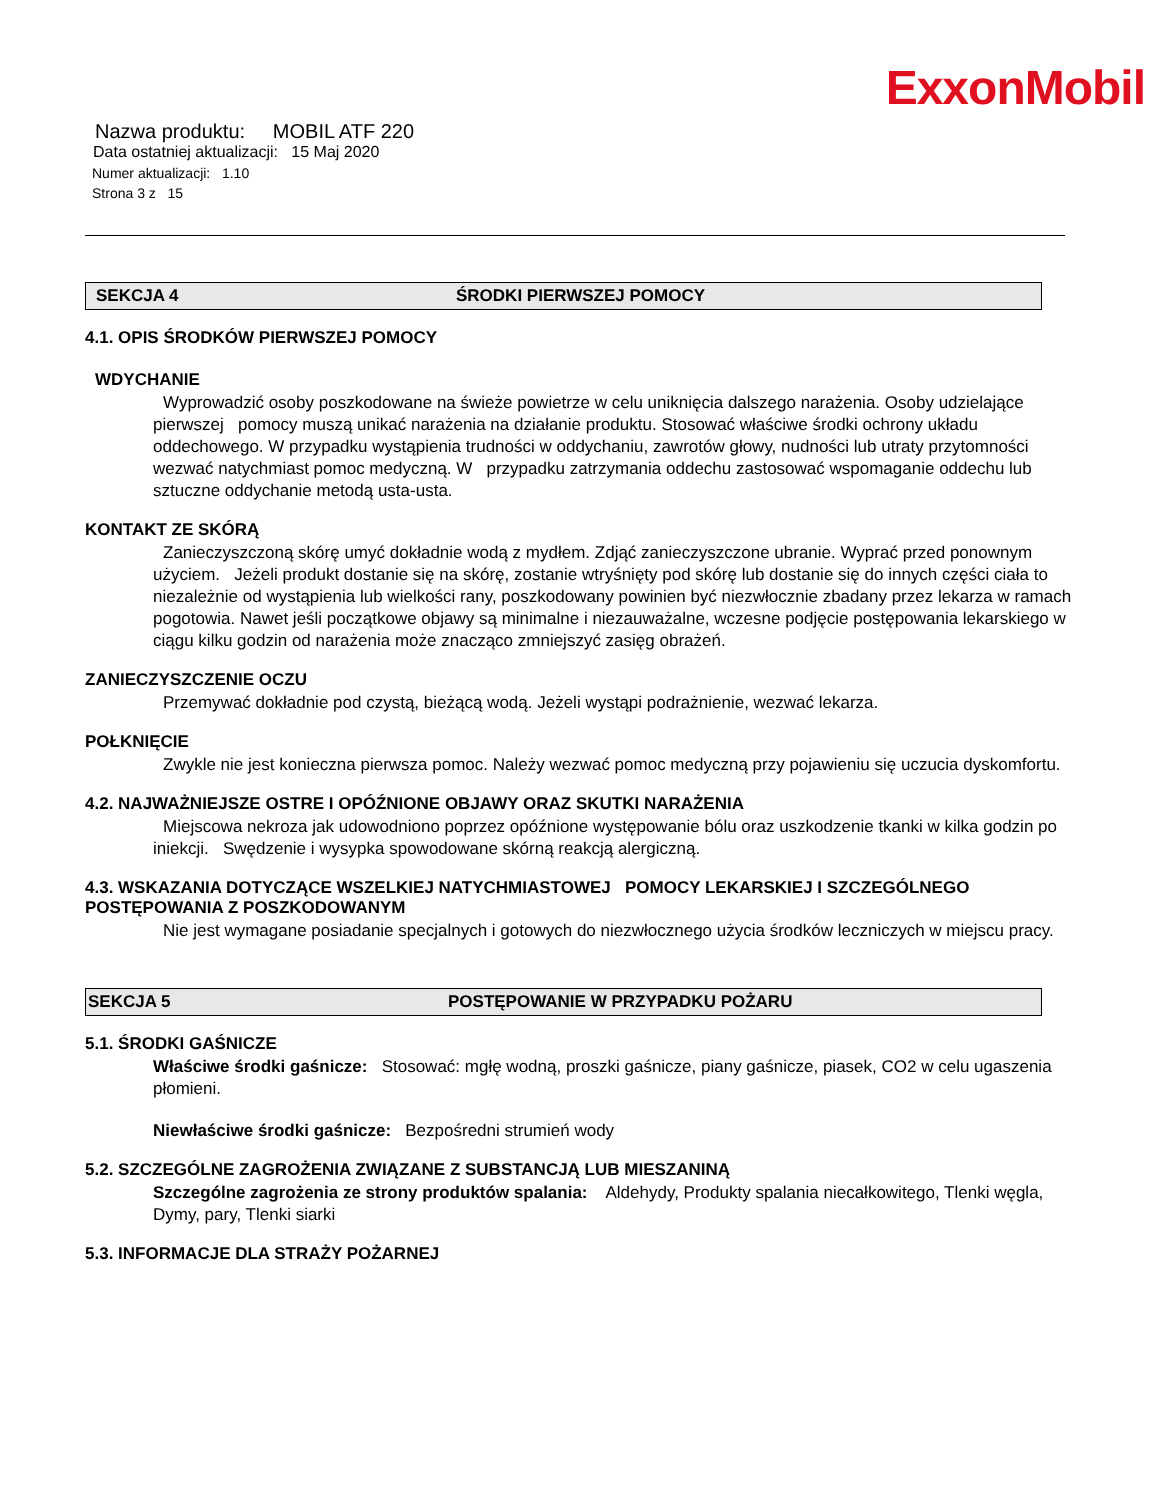ExxonMobil
Nazwa produktu: MOBIL ATF 220
Data ostatniej aktualizacji: 15 Maj 2020
Numer aktualizacji: 1.10
Strona 3 z 15
SEKCJA 4 ŚRODKI PIERWSZEJ POMOCY
4.1. OPIS ŚRODKÓW PIERWSZEJ POMOCY
WDYCHANIE
Wyprowadzić osoby poszkodowane na świeże powietrze w celu uniknięcia dalszego narażenia. Osoby udzielające pierwszej pomocy muszą unikać narażenia na działanie produktu. Stosować właściwe środki ochrony układu oddechowego. W przypadku wystąpienia trudności w oddychaniu, zawrotów głowy, nudności lub utraty przytomności wezwać natychmiast pomoc medyczną. W przypadku zatrzymania oddechu zastosować wspomaganie oddechu lub sztuczne oddychanie metodą usta-usta.
KONTAKT ZE SKÓRĄ
Zanieczyszczoną skórę umyć dokładnie wodą z mydłem. Zdjąć zanieczyszczone ubranie. Wyprać przed ponownym użyciem. Jeżeli produkt dostanie się na skórę, zostanie wtryśnięty pod skórę lub dostanie się do innych części ciała to niezależnie od wystąpienia lub wielkości rany, poszkodowany powinien być niezwłocznie zbadany przez lekarza w ramach pogotowia. Nawet jeśli początkowe objawy są minimalne i niezauważalne, wczesne podjęcie postępowania lekarskiego w ciągu kilku godzin od narażenia może znacząco zmniejszyć zasięg obrażeń.
ZANIECZYSZCZENIE OCZU
Przemywać dokładnie pod czystą, bieżącą wodą. Jeżeli wystąpi podrażnienie, wezwać lekarza.
POŁKNIĘCIE
Zwykle nie jest konieczna pierwsza pomoc. Należy wezwać pomoc medyczną przy pojawieniu się uczucia dyskomfortu.
4.2. NAJWAŻNIEJSZE OSTRE I OPÓŹNIONE OBJAWY ORAZ SKUTKI NARAŻENIA
Miejscowa nekroza jak udowodniono poprzez opóźnione występowanie bólu oraz uszkodzenie tkanki w kilka godzin po iniekcji. Swędzenie i wysypka spowodowane skórną reakcją alergiczną.
4.3. WSKAZANIA DOTYCZĄCE WSZELKIEJ NATYCHMIASTOWEJ POMOCY LEKARSKIEJ I SZCZEGÓLNEGO POSTĘPOWANIA Z POSZKODOWANYM
Nie jest wymagane posiadanie specjalnych i gotowych do niezwłocznego użycia środków leczniczych w miejscu pracy.
SEKCJA 5 POSTĘPOWANIE W PRZYPADKU POŻARU
5.1. ŚRODKI GAŚNICZE
Właściwe środki gaśnicze: Stosować: mgłę wodną, proszki gaśnicze, piany gaśnicze, piasek, CO2 w celu ugaszenia płomieni.
Niewłaściwe środki gaśnicze: Bezpośredni strumień wody
5.2. SZCZEGÓLNE ZAGROŻENIA ZWIĄZANE Z SUBSTANCJĄ LUB MIESZANINĄ
Szczególne zagrożenia ze strony produktów spalania: Aldehydy, Produkty spalania niecałkowitego, Tlenki węgla, Dymy, pary, Tlenki siarki
5.3. INFORMACJE DLA STRAŻY POŻARNEJ